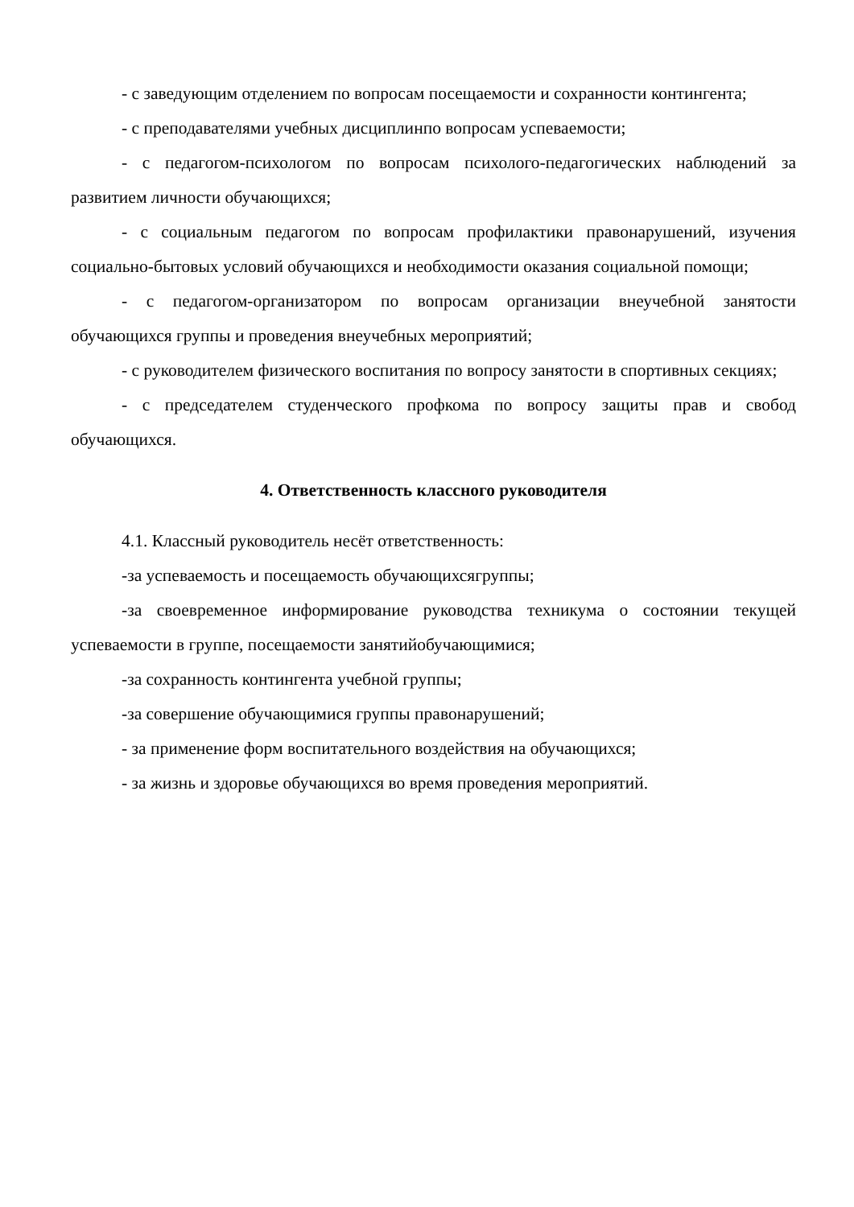- с заведующим отделением по вопросам посещаемости и сохранности контингента;
- с преподавателями учебных дисциплинпо вопросам успеваемости;
- с педагогом-психологом по вопросам психолого-педагогических наблюдений за развитием личности обучающихся;
- с социальным педагогом по вопросам профилактики правонарушений, изучения социально-бытовых условий обучающихся и необходимости оказания социальной помощи;
- с педагогом-организатором по вопросам организации внеучебной занятости обучающихся группы и проведения внеучебных мероприятий;
- с руководителем физического воспитания по вопросу занятости в спортивных секциях;
- с председателем студенческого профкома по вопросу защиты прав и свобод обучающихся.
4. Ответственность классного руководителя
4.1. Классный руководитель несёт ответственность:
-за успеваемость и посещаемость обучающихсягруппы;
-за своевременное информирование руководства техникума о состоянии текущей успеваемости в группе, посещаемости занятийобучающимися;
-за сохранность контингента учебной группы;
-за совершение обучающимися группы правонарушений;
- за применение форм воспитательного воздействия на обучающихся;
- за жизнь и здоровье обучающихся во время проведения мероприятий.